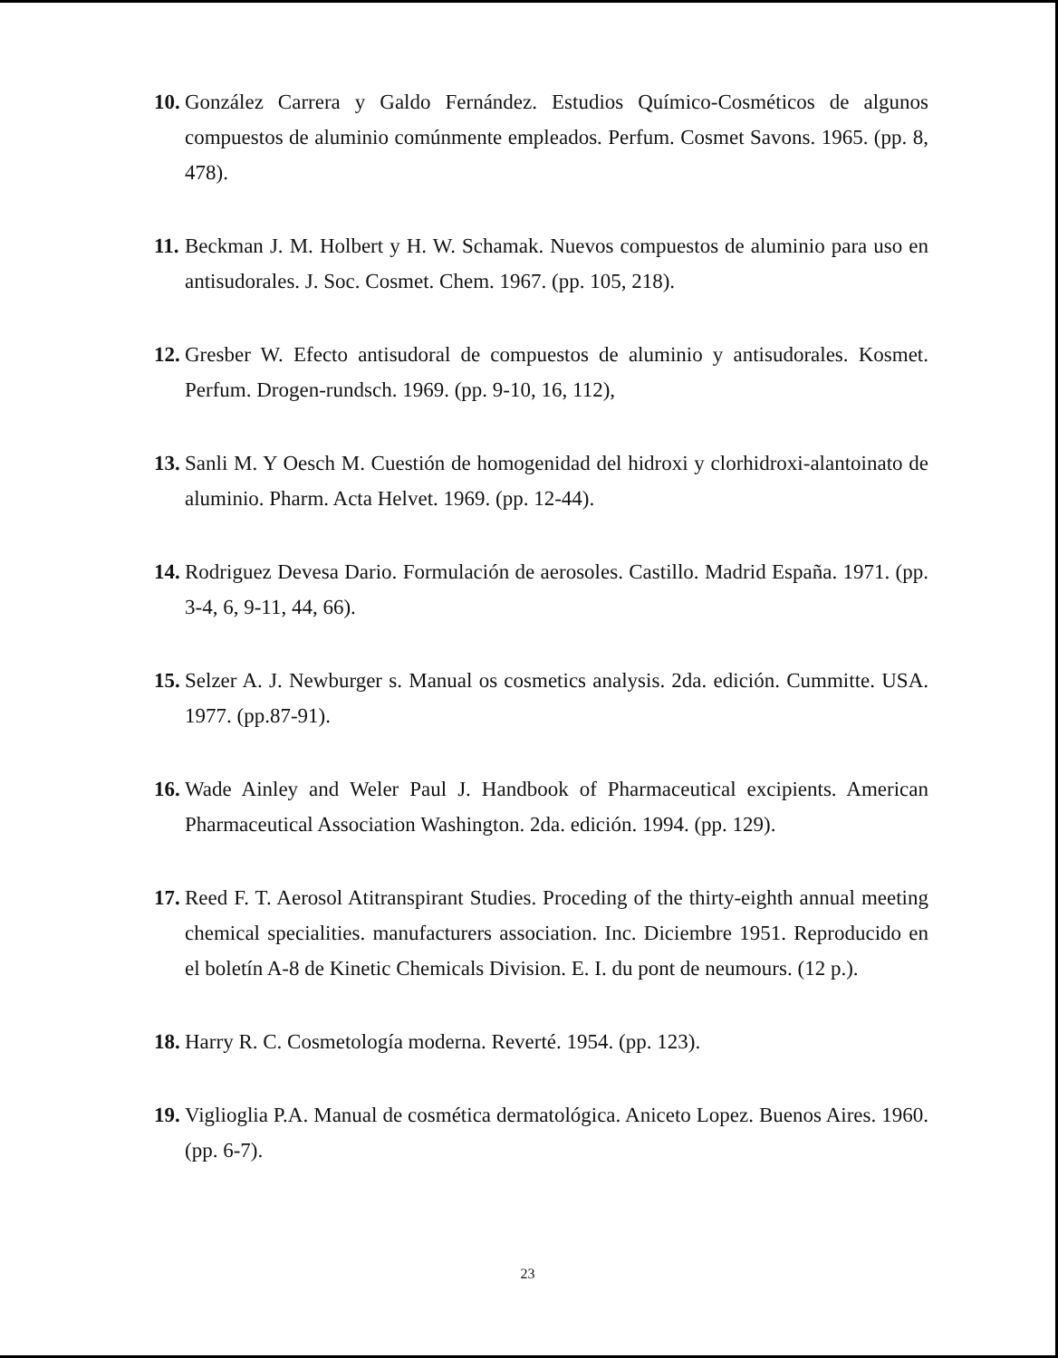10. González Carrera y Galdo Fernández. Estudios Químico-Cosméticos de algunos compuestos de aluminio comúnmente empleados. Perfum. Cosmet Savons. 1965. (pp. 8, 478).
11. Beckman J. M. Holbert y H. W. Schamak. Nuevos compuestos de aluminio para uso en antisudorales. J. Soc. Cosmet. Chem. 1967. (pp. 105, 218).
12. Gresber W. Efecto antisudoral de compuestos de aluminio y antisudorales. Kosmet. Perfum. Drogen-rundsch. 1969. (pp. 9-10, 16, 112),
13. Sanli M. Y Oesch M. Cuestión de homogenidad del hidroxi y clorhidroxi-alantoinato de aluminio. Pharm. Acta Helvet. 1969. (pp. 12-44).
14. Rodriguez Devesa Dario. Formulación de aerosoles. Castillo. Madrid España. 1971. (pp. 3-4, 6, 9-11, 44, 66).
15. Selzer A. J. Newburger s. Manual os cosmetics analysis. 2da. edición. Cummitte. USA. 1977. (pp.87-91).
16. Wade Ainley and Weler Paul J. Handbook of Pharmaceutical excipients. American Pharmaceutical Association Washington. 2da. edición. 1994. (pp. 129).
17. Reed F. T. Aerosol Atitranspirant Studies. Proceding of the thirty-eighth annual meeting chemical specialities. manufacturers association. Inc. Diciembre 1951. Reproducido en el boletín A-8 de Kinetic Chemicals Division. E. I. du pont de neumours. (12 p.).
18. Harry R. C. Cosmetología moderna. Reverté. 1954. (pp. 123).
19. Viglioglia P.A. Manual de cosmética dermatológica. Aniceto Lopez. Buenos Aires. 1960. (pp. 6-7).
23